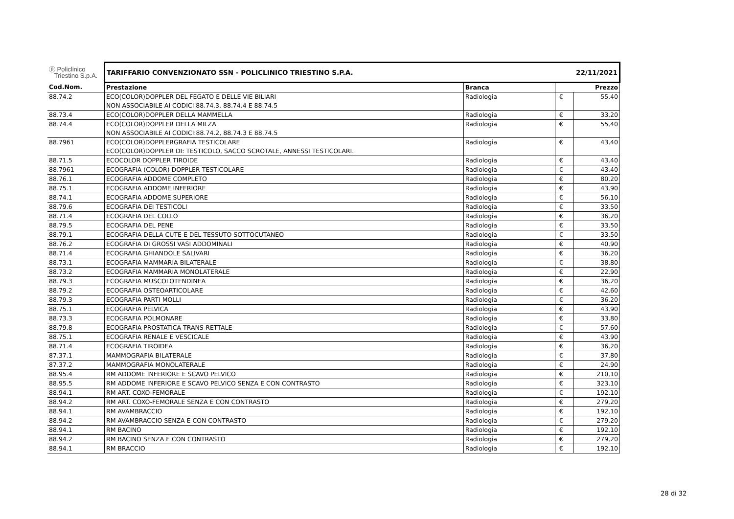| ⓟ Policlinico Triestino S.p.A. | TARIFFARIO CONVENZIONATO SSN - POLICLINICO TRIESTINO S.P.A. | | 22/11/2021 | |
| --- | --- | --- | --- | --- |
| Cod.Nom. | Prestazione | Branca | Prezzo | |
| 88.74.2 | ECO(COLOR)DOPPLER DEL FEGATO E DELLE VIE BILIARI NON ASSOCIABILE AI CODICI 88.74.3, 88.74.4 E 88.74.5 | Radiologia | € | 55,40 |
| 88.73.4 | ECO(COLOR)DOPPLER DELLA MAMMELLA | Radiologia | € | 33,20 |
| 88.74.4 | ECO(COLOR)DOPPLER DELLA MILZA NON ASSOCIABILE AI CODICI:88.74.2, 88.74.3 E 88.74.5 | Radiologia | € | 55,40 |
| 88.7961 | ECO(COLOR)DOPPLERGRAFIA TESTICOLARE ECO(COLOR)DOPPLER DI: TESTICOLO, SACCO SCROTALE, ANNESSI TESTICOLARI. | Radiologia | € | 43,40 |
| 88.71.5 | ECOCOLOR DOPPLER TIROIDE | Radiologia | € | 43,40 |
| 88.7961 | ECOGRAFIA (COLOR) DOPPLER TESTICOLARE | Radiologia | € | 43,40 |
| 88.76.1 | ECOGRAFIA ADDOME COMPLETO | Radiologia | € | 80,20 |
| 88.75.1 | ECOGRAFIA ADDOME INFERIORE | Radiologia | € | 43,90 |
| 88.74.1 | ECOGRAFIA ADDOME SUPERIORE | Radiologia | € | 56,10 |
| 88.79.6 | ECOGRAFIA DEI TESTICOLI | Radiologia | € | 33,50 |
| 88.71.4 | ECOGRAFIA DEL COLLO | Radiologia | € | 36,20 |
| 88.79.5 | ECOGRAFIA DEL PENE | Radiologia | € | 33,50 |
| 88.79.1 | ECOGRAFIA DELLA CUTE E DEL TESSUTO SOTTOCUTANEO | Radiologia | € | 33,50 |
| 88.76.2 | ECOGRAFIA DI GROSSI VASI ADDOMINALI | Radiologia | € | 40,90 |
| 88.71.4 | ECOGRAFIA GHIANDOLE SALIVARI | Radiologia | € | 36,20 |
| 88.73.1 | ECOGRAFIA MAMMARIA BILATERALE | Radiologia | € | 38,80 |
| 88.73.2 | ECOGRAFIA MAMMARIA MONOLATERALE | Radiologia | € | 22,90 |
| 88.79.3 | ECOGRAFIA MUSCOLOTENDINEA | Radiologia | € | 36,20 |
| 88.79.2 | ECOGRAFIA OSTEOARTICOLARE | Radiologia | € | 42,60 |
| 88.79.3 | ECOGRAFIA PARTI MOLLI | Radiologia | € | 36,20 |
| 88.75.1 | ECOGRAFIA PELVICA | Radiologia | € | 43,90 |
| 88.73.3 | ECOGRAFIA POLMONARE | Radiologia | € | 33,80 |
| 88.79.8 | ECOGRAFIA PROSTATICA TRANS-RETTALE | Radiologia | € | 57,60 |
| 88.75.1 | ECOGRAFIA RENALE E VESCICALE | Radiologia | € | 43,90 |
| 88.71.4 | ECOGRAFIA TIROIDEA | Radiologia | € | 36,20 |
| 87.37.1 | MAMMOGRAFIA BILATERALE | Radiologia | € | 37,80 |
| 87.37.2 | MAMMOGRAFIA MONOLATERALE | Radiologia | € | 24,90 |
| 88.95.4 | RM ADDOME INFERIORE E SCAVO PELVICO | Radiologia | € | 210,10 |
| 88.95.5 | RM ADDOME INFERIORE E SCAVO PELVICO SENZA E CON CONTRASTO | Radiologia | € | 323,10 |
| 88.94.1 | RM ART. COXO-FEMORALE | Radiologia | € | 192,10 |
| 88.94.2 | RM ART. COXO-FEMORALE SENZA E CON CONTRASTO | Radiologia | € | 279,20 |
| 88.94.1 | RM AVAMBRACCIO | Radiologia | € | 192,10 |
| 88.94.2 | RM AVAMBRACCIO SENZA E CON CONTRASTO | Radiologia | € | 279,20 |
| 88.94.1 | RM BACINO | Radiologia | € | 192,10 |
| 88.94.2 | RM BACINO SENZA E CON CONTRASTO | Radiologia | € | 279,20 |
| 88.94.1 | RM BRACCIO | Radiologia | € | 192,10 |
28 di 32